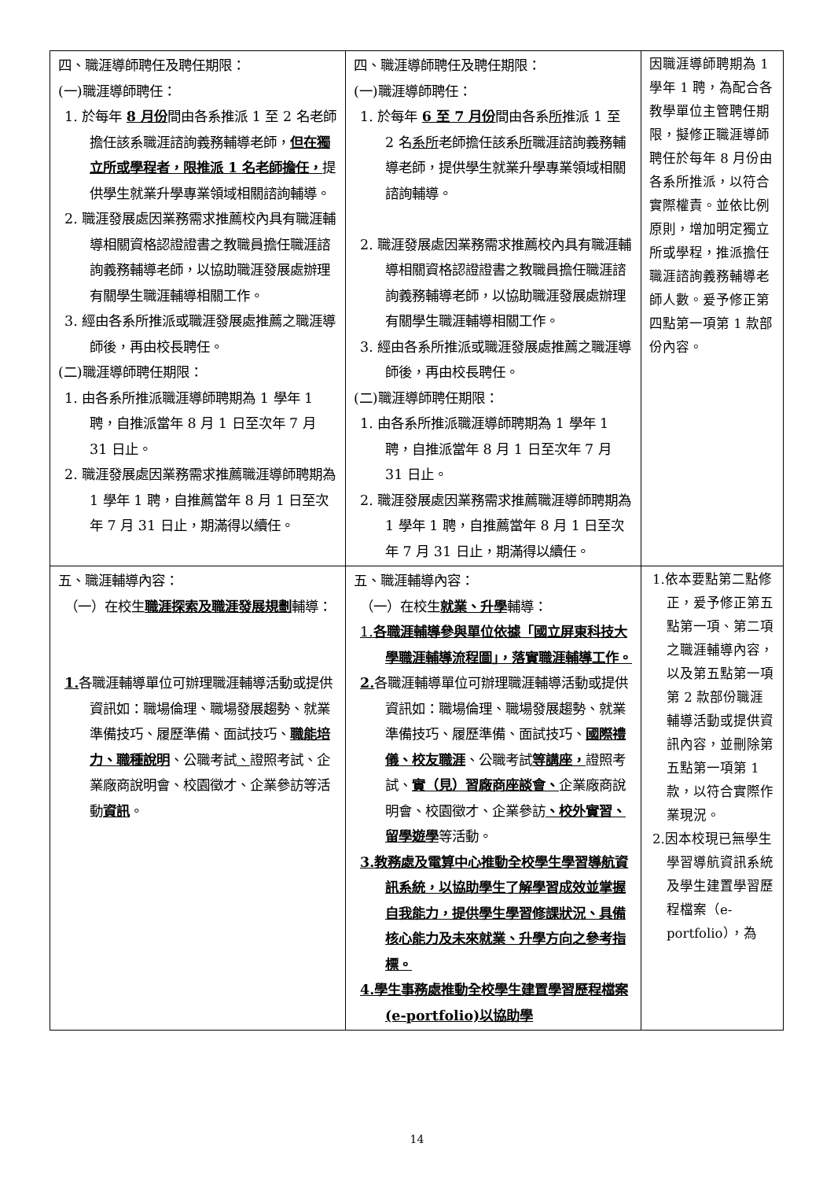| 四、職涯導師聘任及聘任期限： (一)職涯導師聘任： 1. 於每年 8 月份 間由各系推派 1 至 2 名老師擔任該系職涯諮詢義務輔導老師， 但在獨立所或學程者，限推派 1 名老師擔任， 提供學生就業升學專業領域相關諮詢輔導。 2. 職涯發展處因業務需求推薦校內具有職涯輔導相關資格認證證書之教職員擔任職涯諮詢義務輔導老師，以協助職涯發展處辦理有關學生職涯輔導相關工作。 3. 經由各系所推派或職涯發展處推薦之職涯導師後，再由校長聘任。 (二)職涯導師聘任期限： 1. 由各系所推派職涯導師聘期為 1 學年 1 聘，自推派當年 8 月 1 日至次年 7 月 31 日止。 2. 職涯發展處因業務需求推薦職涯導師聘期為 1 學年 1 聘，自推薦當年 8 月 1 日至次年 7 月 31 日止，期滿得以續任。 | 四、職涯導師聘任及聘任期限： (一)職涯導師聘任： 1. 於每年 6 至 7 月份 間由各系 所 推派 1 至 2 名 系所 老師擔任該系 所 職涯諮詢義務輔導老師，提供學生就業升學專業領域相關諮詢輔導。 2. 職涯發展處因業務需求推薦校內具有職涯輔導相關資格認證證書之教職員擔任職涯諮詢義務輔導老師，以協助職涯發展處辦理有關學生職涯輔導相關工作。 3. 經由各系所推派或職涯發展處推薦之職涯導師後，再由校長聘任。 (二)職涯導師聘任期限： 1. 由各系所推派職涯導師聘期為 1 學年 1 聘，自推派當年 8 月 1 日至次年 7 月 31 日止。 2. 職涯發展處因業務需求推薦職涯導師聘期為 1 學年 1 聘，自推薦當年 8 月 1 日至次年 7 月 31 日止，期滿得以續任。 | 因職涯導師聘期為 1 學年 1 聘，為配合各教學單位主管聘任期限，擬修正職涯導師聘任於每年 8 月份由各系所推派，以符合實際權責。並依比例原則，增加明定獨立所或學程，推派擔任職涯諮詢義務輔導老師人數。爰予修正第四點第一項第 1 款部份內容。 |
| 五、職涯輔導內容： （一）在校生 職涯探索及職涯發展規劃 輔導： 1. 各職涯輔導單位可辦理職涯輔導活動或提供資訊如：職場倫理、職場發展趨勢、就業準備技巧、履歷準備、面試技巧、 職能培力、職種說明 、公職考試 、 證照考試、企業廠商說明會、校園徵才、企業參訪等活動 資訊 。 | 五、職涯輔導內容： （一）在校生 就業、升學 輔導： 1. 各職涯輔導參與單位依據「國立屏東科技大學職涯輔導流程圖」，落實職涯輔導工作。 2. 各職涯輔導單位可辦理職涯輔導活動或提供資訊如：職場倫理、職場發展趨勢、就業準備技巧、履歷準備、面試技巧、 國際禮儀、校友職涯 、公職考試 等講座， 證照考試、 實（見）習廠商座談會、 企業廠商說明會、校園徵才、企業參訪 、校外實習、留學遊學 等活動。 3.教務處及電算中心推動全校學生學習導航資訊系統，以協助學生了解學習成效並掌握自我能力，提供學生學習修課狀況、具備核心能力及未來就業、升學方向之參考指標。 4.學生事務處推動全校學生建置學習歷程檔案(e-portfolio)以協助學 | 1.依本要點第二點修正，爰予修正第五點第一項、第二項之職涯輔導內容，以及第五點第一項第 2 款部份職涯輔導活動或提供資訊內容，並刪除第五點第一項第 1 款，以符合實際作業現況。 2.因本校現已無學生學習導航資訊系統及學生建置學習歷程檔案（e-portfolio），為 |
14